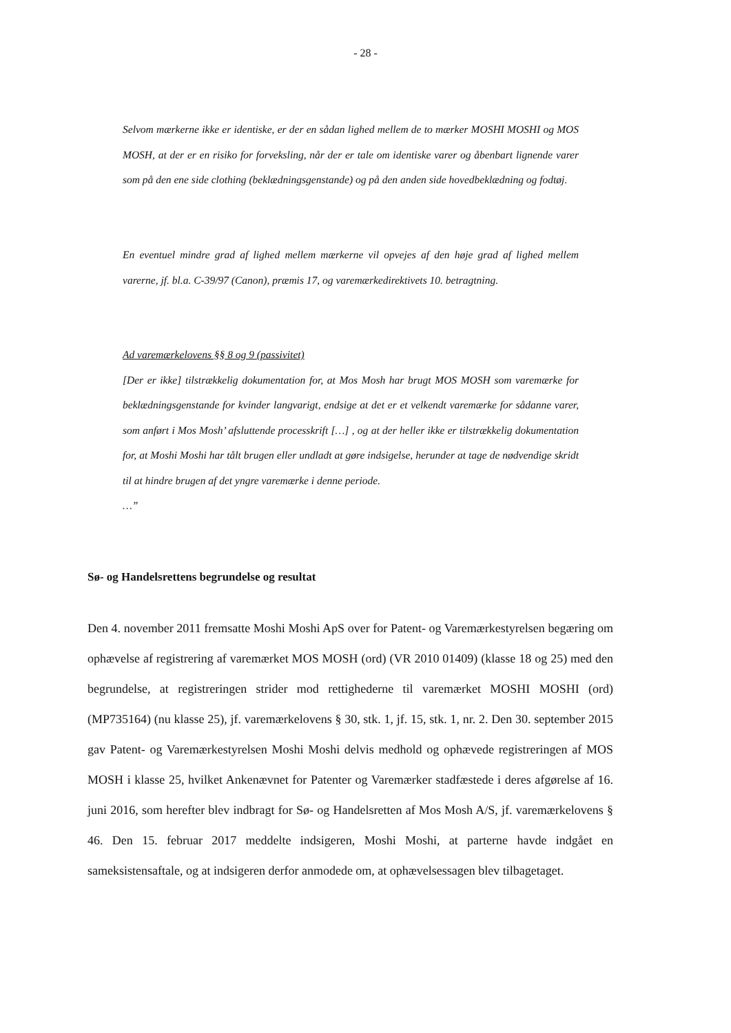- 28 -
Selvom mærkerne ikke er identiske, er der en sådan lighed mellem de to mærker MOSHI MOSHI og MOS MOSH, at der er en risiko for forveksling, når der er tale om identiske varer og åbenbart lignende varer som på den ene side clothing (beklædningsgenstande) og på den anden side hovedbeklædning og fodtøj.
En eventuel mindre grad af lighed mellem mærkerne vil opvejes af den høje grad af lighed mellem varerne, jf. bl.a. C-39/97 (Canon), præmis 17, og varemærkedirektivets 10. betragtning.
Ad varemærkelovens §§ 8 og 9 (passivitet)
[Der er ikke] tilstrækkelig dokumentation for, at Mos Mosh har brugt MOS MOSH som varemærke for beklædningsgenstande for kvinder langvarigt, endsige at det er et velkendt varemærke for sådanne varer, som anført i Mos Mosh’ afsluttende processkrift […] , og at der heller ikke er tilstrækkelig dokumentation for, at Moshi Moshi har tålt brugen eller undladt at gøre indsigelse, herunder at tage de nødvendige skridt til at hindre brugen af det yngre varemærke i denne periode.
…”
Sø- og Handelsrettens begrundelse og resultat
Den 4. november 2011 fremsatte Moshi Moshi ApS over for Patent- og Varemærkestyrelsen begæring om ophævelse af registrering af varemærket MOS MOSH (ord) (VR 2010 01409) (klasse 18 og 25) med den begrundelse, at registreringen strider mod rettighederne til varemærket MOSHI MOSHI (ord) (MP735164) (nu klasse 25), jf. varemærkelovens § 30, stk. 1, jf. 15, stk. 1, nr. 2. Den 30. september 2015 gav Patent- og Varemærkestyrelsen Moshi Moshi delvis medhold og ophævede registreringen af MOS MOSH i klasse 25, hvilket Ankenævnet for Patenter og Varemærker stadfæstede i deres afgørelse af 16. juni 2016, som herefter blev indbragt for Sø- og Handelsretten af Mos Mosh A/S, jf. varemærkelovens § 46. Den 15. februar 2017 meddelte indsigeren, Moshi Moshi, at parterne havde indgået en sameksistensaftale, og at indsigeren derfor anmodede om, at ophævelsessagen blev tilbagetaget.